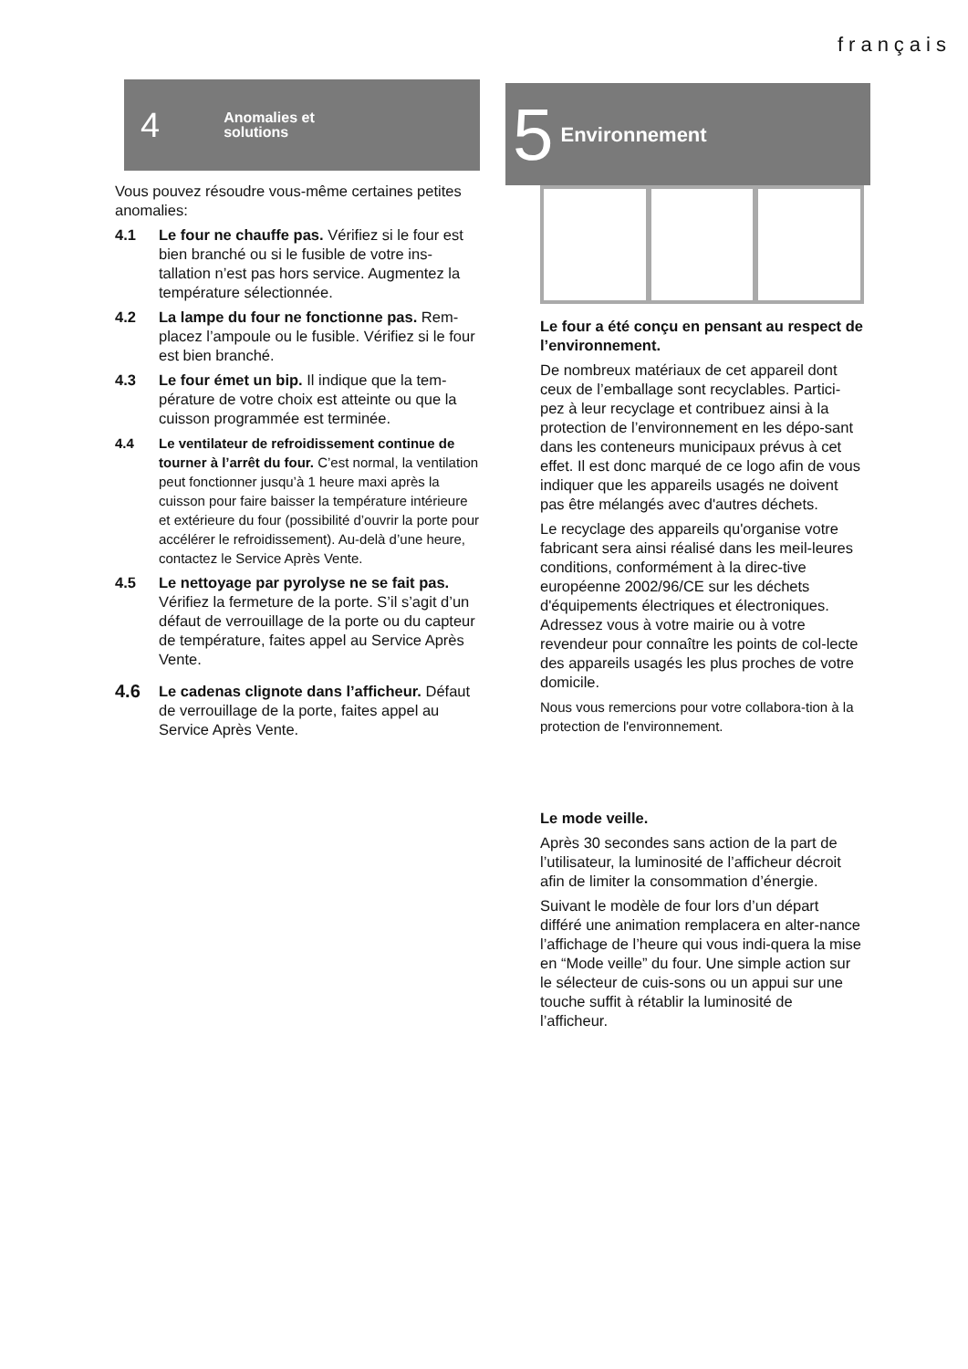français
4 Anomalies et
solutions
Vous pouvez résoudre vous-même certaines petites anomalies:
4.1 Le four ne chauffe pas. Vérifiez si le four est bien branché ou si le fusible de votre ins-tallation n’est pas hors service. Augmentez la température sélectionnée.
4.2 La lampe du four ne fonctionne pas. Rem-placez l’ampoule ou le fusible. Vérifiez si le four est bien branché.
4.3 Le four émet un bip. Il indique que la tem-pérature de votre choix est atteinte ou que la cuisson programmée est terminée.
4.4 Le ventilateur de refroidissement continue de tourner à l’arrêt du four. C’est normal, la ventilation peut fonctionner jusqu’à 1 heure maxi après la cuisson pour faire baisser la température intérieure et extérieure du four (possibilité d’ouvrir la porte pour accélérer le refroidissement). Au-delà d’une heure, contactez le Service Après Vente.
4.5 Le nettoyage par pyrolyse ne se fait pas. Vérifiez la fermeture de la porte. S’il s’agit d’un défaut de verrouillage de la porte ou du capteur de température, faites appel au Service Après Vente.
4.6 Le cadenas clignote dans l’afficheur. Défaut de verrouillage de la porte, faites appel au Service Après Vente.
5 Environnement
Le four a été conçu en pensant au respect de l’environnement.
De nombreux matériaux de cet appareil dont ceux de l’emballage sont recyclables. Partici-pez à leur recyclage et contribuez ainsi à la protection de l’environnement en les dépo-sant dans les conteneurs municipaux prévus à cet effet. Il est donc marqué de ce logo afin de vous indiquer que les appareils usagés ne doivent pas être mélangés avec d'autres déchets.
Le recyclage des appareils qu'organise votre fabricant sera ainsi réalisé dans les meil-leures conditions, conformément à la direc-tive européenne 2002/96/CE sur les déchets d'équipements électriques et électroniques. Adressez vous à votre mairie ou à votre revendeur pour connaître les points de col-lecte des appareils usagés les plus proches de votre domicile.
Nous vous remercions pour votre collabora-tion à la protection de l'environnement.
Le mode veille.
Après 30 secondes sans action de la part de l’utilisateur, la luminosité de l’afficheur décroit afin de limiter la consommation d’énergie.
Suivant le modèle de four lors d’un départ différé une animation remplacera en alter-nance l’affichage de l’heure qui vous indi-quera la mise en “Mode veille” du four. Une simple action sur le sélecteur de cuis-sons ou un appui sur une touche suffit à rétablir la luminosité de l’afficheur.